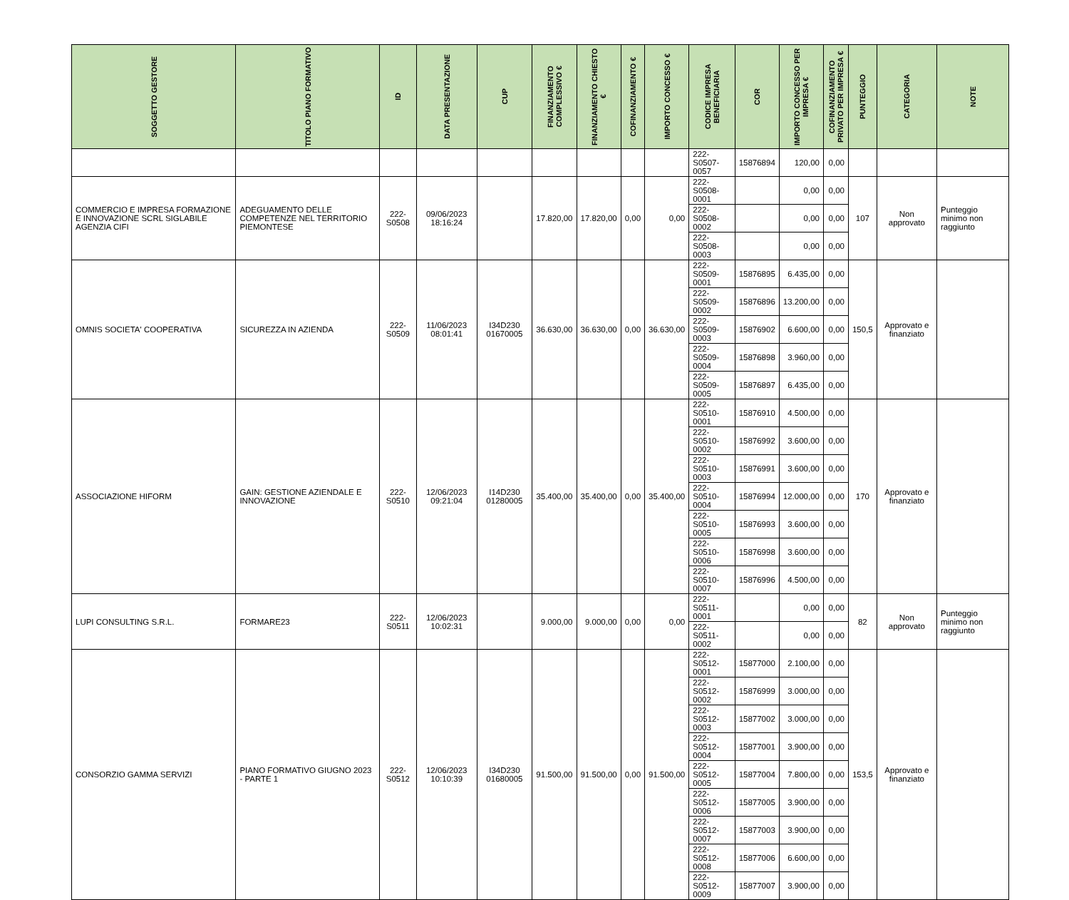| SOGGETTO GESTORE | TITOLO PIANO FORMATIVO | ID | DATA PRESENTAZIONE | CUP | FINANZIAMENTO COMPLESSIVO € | FINANZIAMENTO CHIESTO € | COFINANZIAMENTO € | IMPORTO CONCESSO € | CODICE IMPRESA BENEFICIARIA | COR | IMPORTO CONCESSO PER IMPRESA € | COFINANZIAMENTO PRIVATO PER IMPRESA € | PUNTEGGIO | CATEGORIA | NOTE |
| --- | --- | --- | --- | --- | --- | --- | --- | --- | --- | --- | --- | --- | --- | --- | --- |
| | | | | | | | | | 222-S0507-0057 | 15876894 | 120,00 | 0,00 | | | |
| COMMERCIO E IMPRESA FORMAZIONE E INNOVAZIONE SCRL SIGLABILE AGENZIA CIFI | ADEGUAMENTO DELLE COMPETENZE NEL TERRITORIO PIEMONTESE | 222-S0508 | 09/06/2023 18:16:24 | | 17.820,00 | 17.820,00 | 0,00 | 0,00 | 222-S0508-0001 | | 0,00 | 0,00 | 107 | Non approvato | Punteggio minimo non raggiunto |
| | | | | | | | | | 222-S0508-0002 | | 0,00 | 0,00 | | | |
| | | | | | | | | | 222-S0508-0003 | | 0,00 | 0,00 | | | |
| OMNIS SOCIETA' COOPERATIVA | SICUREZZA IN AZIENDA | 222-S0509 | 11/06/2023 08:01:41 | I34D230 01670005 | 36.630,00 | 36.630,00 | 0,00 | 36.630,00 | 222-S0509-0001 | 15876895 | 6.435,00 | 0,00 | 150,5 | Approvato e finanziato | |
| | | | | | | | | | 222-S0509-0002 | 15876896 | 13.200,00 | 0,00 | | | |
| | | | | | | | | | 222-S0509-0003 | 15876902 | 6.600,00 | 0,00 | | | |
| | | | | | | | | | 222-S0509-0004 | 15876898 | 3.960,00 | 0,00 | | | |
| | | | | | | | | | 222-S0509-0005 | 15876897 | 6.435,00 | 0,00 | | | |
| ASSOCIAZIONE HIFORM | GAIN: GESTIONE AZIENDALE E INNOVAZIONE | 222-S0510 | 12/06/2023 09:21:04 | I14D230 01280005 | 35.400,00 | 35.400,00 | 0,00 | 35.400,00 | 222-S0510-0001 | 15876910 | 4.500,00 | 0,00 | 170 | Approvato e finanziato | |
| | | | | | | | | | 222-S0510-0002 | 15876992 | 3.600,00 | 0,00 | | | |
| | | | | | | | | | 222-S0510-0003 | 15876991 | 3.600,00 | 0,00 | | | |
| | | | | | | | | | 222-S0510-0004 | 15876994 | 12.000,00 | 0,00 | | | |
| | | | | | | | | | 222-S0510-0005 | 15876993 | 3.600,00 | 0,00 | | | |
| | | | | | | | | | 222-S0510-0006 | 15876998 | 3.600,00 | 0,00 | | | |
| | | | | | | | | | 222-S0510-0007 | 15876996 | 4.500,00 | 0,00 | | | |
| LUPI CONSULTING S.R.L. | FORMARE23 | 222-S0511 | 12/06/2023 10:02:31 | | 9.000,00 | 9.000,00 | 0,00 | 0,00 | 222-S0511-0001 | | 0,00 | 0,00 | 82 | Non approvato | Punteggio minimo non raggiunto |
| | | | | | | | | | 222-S0511-0002 | | 0,00 | 0,00 | | | |
| CONSORZIO GAMMA SERVIZI | PIANO FORMATIVO GIUGNO 2023 - PARTE 1 | 222-S0512 | 12/06/2023 10:10:39 | I34D230 01680005 | 91.500,00 | 91.500,00 | 0,00 | 91.500,00 | 222-S0512-0001 | 15877000 | 2.100,00 | 0,00 | 153,5 | Approvato e finanziato | |
| | | | | | | | | | 222-S0512-0002 | 15876999 | 3.000,00 | 0,00 | | | |
| | | | | | | | | | 222-S0512-0003 | 15877002 | 3.000,00 | 0,00 | | | |
| | | | | | | | | | 222-S0512-0004 | 15877001 | 3.900,00 | 0,00 | | | |
| | | | | | | | | | 222-S0512-0005 | 15877004 | 7.800,00 | 0,00 | | | |
| | | | | | | | | | 222-S0512-0006 | 15877005 | 3.900,00 | 0,00 | | | |
| | | | | | | | | | 222-S0512-0007 | 15877003 | 3.900,00 | 0,00 | | | |
| | | | | | | | | | 222-S0512-0008 | 15877006 | 6.600,00 | 0,00 | | | |
| | | | | | | | | | 222-S0512-0009 | 15877007 | 3.900,00 | 0,00 | | | |